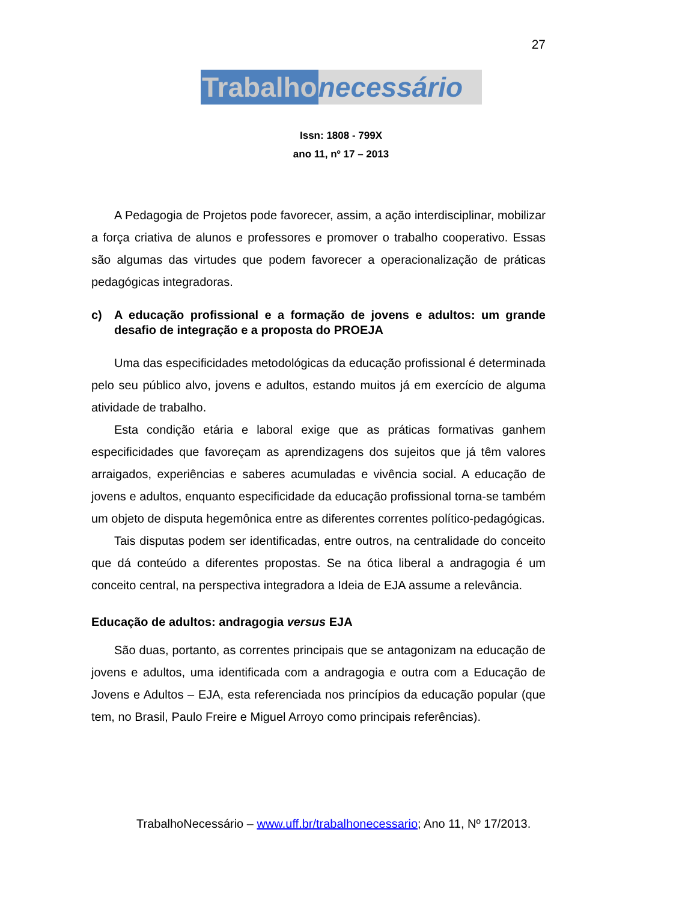27
Trabalho necessário
Issn: 1808 - 799X
ano 11, nº 17 – 2013
A Pedagogia de Projetos pode favorecer, assim, a ação interdisciplinar, mobilizar a força criativa de alunos e professores e promover o trabalho cooperativo. Essas são algumas das virtudes que podem favorecer a operacionalização de práticas pedagógicas integradoras.
c) A educação profissional e a formação de jovens e adultos: um grande desafio de integração e a proposta do PROEJA
Uma das especificidades metodológicas da educação profissional é determinada pelo seu público alvo, jovens e adultos, estando muitos já em exercício de alguma atividade de trabalho.
Esta condição etária e laboral exige que as práticas formativas ganhem especificidades que favoreçam as aprendizagens dos sujeitos que já têm valores arraigados, experiências e saberes acumuladas e vivência social. A educação de jovens e adultos, enquanto especificidade da educação profissional torna-se também um objeto de disputa hegemônica entre as diferentes correntes político-pedagógicas.
Tais disputas podem ser identificadas, entre outros, na centralidade do conceito que dá conteúdo a diferentes propostas. Se na ótica liberal a andragogia é um conceito central, na perspectiva integradora a Ideia de EJA assume a relevância.
Educação de adultos: andragogia versus EJA
São duas, portanto, as correntes principais que se antagonizam na educação de jovens e adultos, uma identificada com a andragogia e outra com a Educação de Jovens e Adultos – EJA, esta referenciada nos princípios da educação popular (que tem, no Brasil, Paulo Freire e Miguel Arroyo como principais referências).
TrabalhoNecessário – www.uff.br/trabalhonecessario; Ano 11, Nº 17/2013.